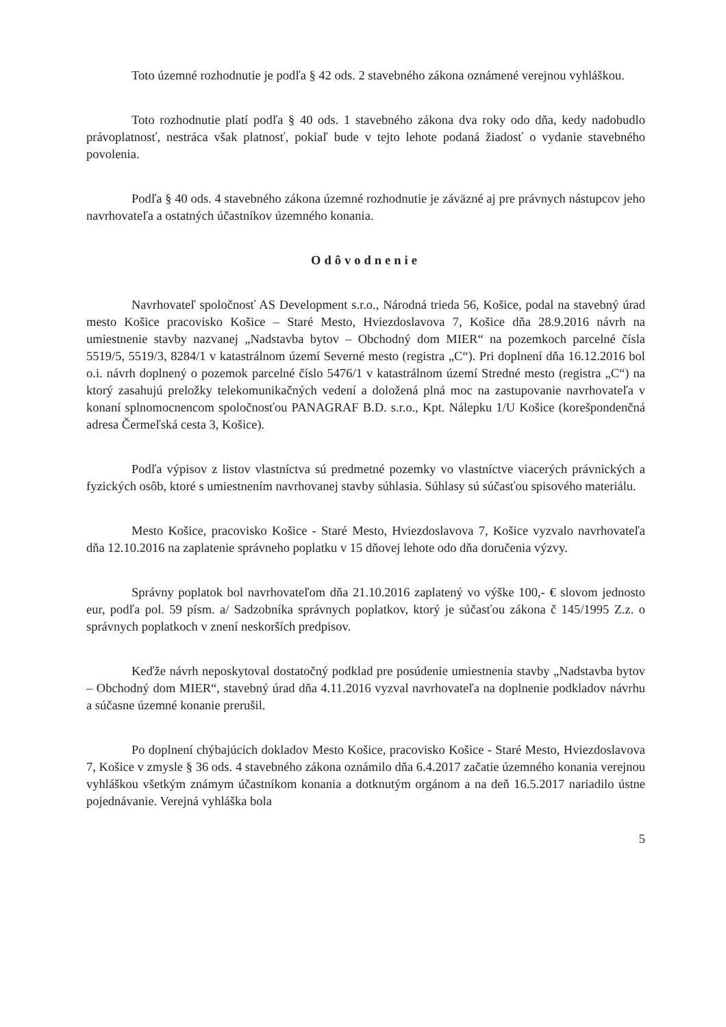Toto územné rozhodnutie je podľa § 42 ods. 2 stavebného zákona oznámené verejnou vyhláškou.
Toto rozhodnutie platí podľa § 40 ods. 1 stavebného zákona dva roky odo dňa, kedy nadobudlo právoplatnosť, nestráca však platnosť, pokiaľ bude v tejto lehote podaná žiadosť o vydanie stavebného povolenia.
Podľa § 40 ods. 4 stavebného zákona územné rozhodnutie je záväzné aj pre právnych nástupcov jeho navrhovateľa a ostatných účastníkov územného konania.
Odôvodnenie
Navrhovateľ spoločnosť AS Development s.r.o., Národná trieda 56, Košice, podal na stavebný úrad mesto Košice pracovisko Košice – Staré Mesto, Hviezdoslavova 7, Košice dňa 28.9.2016 návrh na umiestnenie stavby nazvanej „Nadstavba bytov – Obchodný dom MIER“ na pozemkoch parcelné čísla 5519/5, 5519/3, 8284/1 v katastrálnom území Severné mesto (registra „C“). Pri doplnení dňa 16.12.2016 bol o.i. návrh doplnený o pozemok parcelné číslo 5476/1 v katastrálnom území Stredné mesto (registra „C“) na ktorý zasahujú preložky telekomunikačných vedení a doložená plná moc na zastupovanie navrhovateľa v konaní splnomocnencom spoločnosťou PANAGRAF B.D. s.r.o., Kpt. Nálepku 1/U Košice (korešpondenčná adresa Čermeľská cesta 3, Košice).
Podľa výpisov z listov vlastníctva sú predmetné pozemky vo vlastníctve viacerých právnických a fyzických osôb, ktoré s umiestnením navrhovanej stavby súhlasia. Súhlasy sú súčasťou spisového materiálu.
Mesto Košice, pracovisko Košice - Staré Mesto, Hviezdoslavova 7, Košice vyzvalo navrhovateľa dňa 12.10.2016 na zaplatenie správneho poplatku v 15 dňovej lehote odo dňa doručenia výzvy.
Správny poplatok bol navrhovateľom dňa 21.10.2016 zaplatený vo výške 100,- € slovom jednosto eur, podľa pol. 59 písm. a/ Sadzobníka správnych poplatkov, ktorý je súčasťou zákona č 145/1995 Z.z. o správnych poplatkoch v znení neskorších predpisov.
Keďže návrh neposkytoval dostatočný podklad pre posúdenie umiestnenia stavby „Nadstavba bytov – Obchodný dom MIER“, stavebný úrad dňa 4.11.2016 vyzval navrhovateľa na doplnenie podkladov návrhu a súčasne územné konanie prerušil.
Po doplnení chýbajúcich dokladov Mesto Košice, pracovisko Košice - Staré Mesto, Hviezdoslavova 7, Košice v zmysle § 36 ods. 4 stavebného zákona oznámilo dňa 6.4.2017 začatie územného konania verejnou vyhláškou všetkým známym účastníkom konania a dotknutým orgánom a na deň 16.5.2017 nariadilo ústne pojednávanie. Verejná vyhláška bola
5